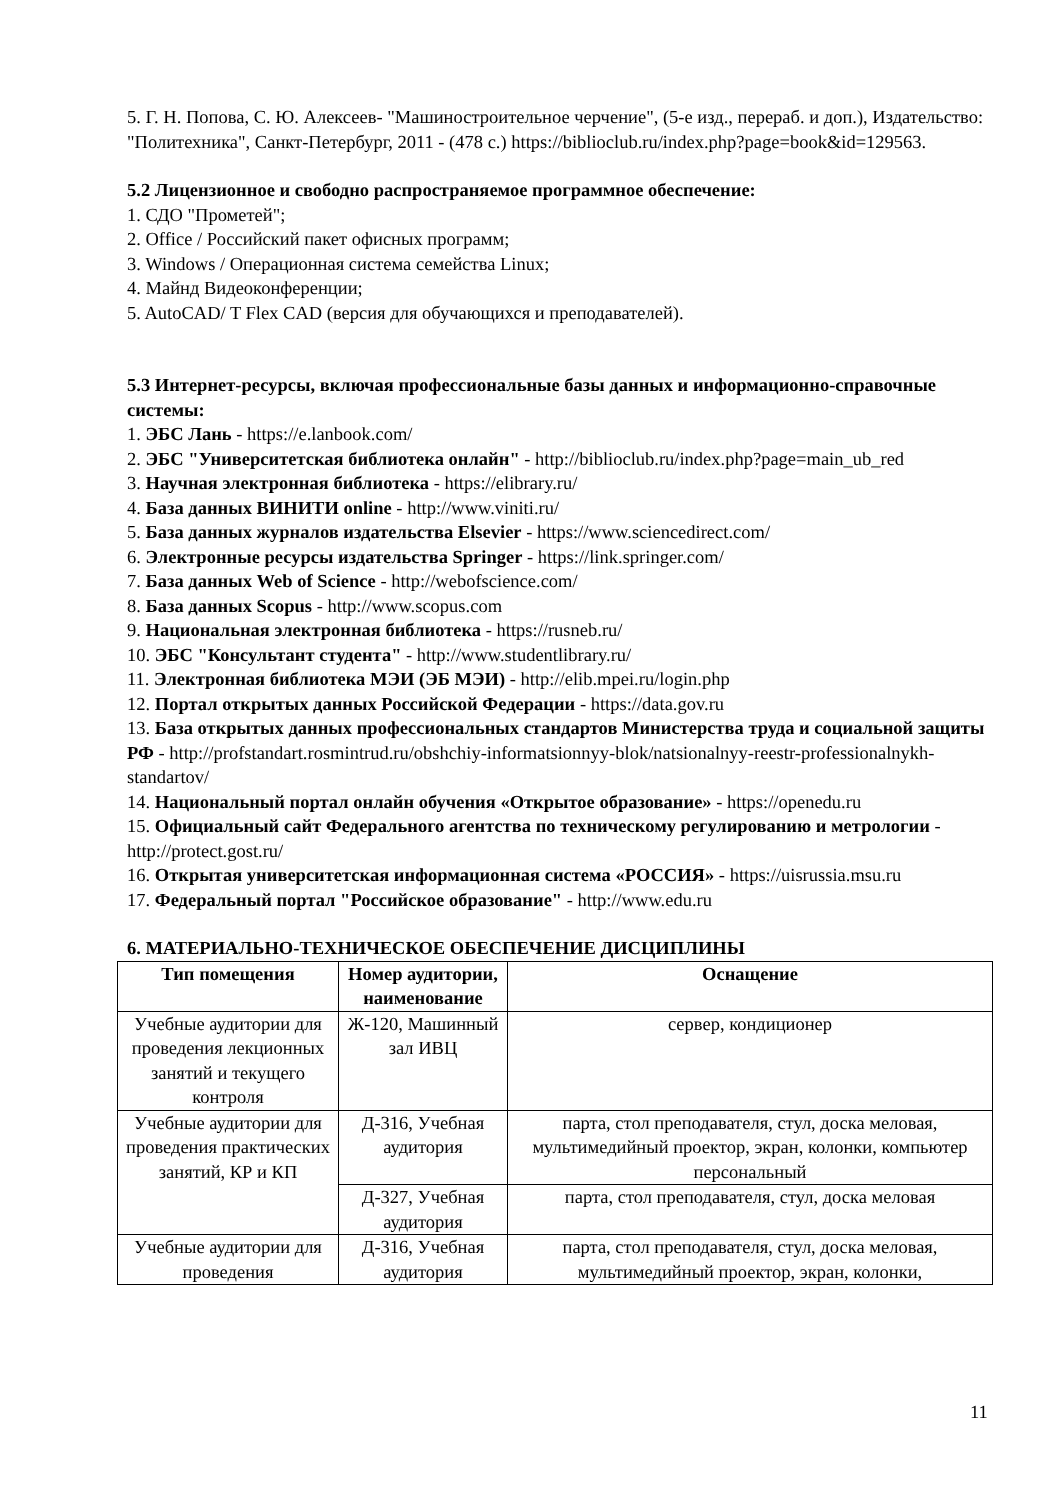5. Г. Н. Попова, С. Ю. Алексеев- "Машиностроительное черчение", (5-е изд., перераб. и доп.), Издательство: "Политехника", Санкт-Петербург, 2011 - (478 с.) https://biblioclub.ru/index.php?page=book&id=129563.
5.2 Лицензионное и свободно распространяемое программное обеспечение:
1. СДО "Прометей";
2. Office / Российский пакет офисных программ;
3. Windows / Операционная система семейства Linux;
4. Майнд Видеоконференции;
5. AutoCAD/ T Flex CAD (версия для обучающихся и преподавателей).
5.3 Интернет-ресурсы, включая профессиональные базы данных и информационно-справочные системы:
1. ЭБС Лань - https://e.lanbook.com/
2. ЭБС "Университетская библиотека онлайн" - http://biblioclub.ru/index.php?page=main_ub_red
3. Научная электронная библиотека - https://elibrary.ru/
4. База данных ВИНИТИ online - http://www.viniti.ru/
5. База данных журналов издательства Elsevier - https://www.sciencedirect.com/
6. Электронные ресурсы издательства Springer - https://link.springer.com/
7. База данных Web of Science - http://webofscience.com/
8. База данных Scopus - http://www.scopus.com
9. Национальная электронная библиотека - https://rusneb.ru/
10. ЭБС "Консультант студента" - http://www.studentlibrary.ru/
11. Электронная библиотека МЭИ (ЭБ МЭИ) - http://elib.mpei.ru/login.php
12. Портал открытых данных Российской Федерации - https://data.gov.ru
13. База открытых данных профессиональных стандартов Министерства труда и социальной защиты РФ - http://profstandart.rosmintrud.ru/obshchiy-informatsionnyy-blok/natsionalnyy-reestr-professionalnykh-standartov/
14. Национальный портал онлайн обучения «Открытое образование» - https://openedu.ru
15. Официальный сайт Федерального агентства по техническому регулированию и метрологии - http://protect.gost.ru/
16. Открытая университетская информационная система «РОССИЯ» - https://uisrussia.msu.ru
17. Федеральный портал "Российское образование" - http://www.edu.ru
6. МАТЕРИАЛЬНО-ТЕХНИЧЕСКОЕ ОБЕСПЕЧЕНИЕ ДИСЦИПЛИНЫ
| Тип помещения | Номер аудитории, наименование | Оснащение |
| --- | --- | --- |
| Учебные аудитории для проведения лекционных занятий и текущего контроля | Ж-120, Машинный зал ИВЦ | сервер, кондиционер |
| Учебные аудитории для проведения практических занятий, КР и КП | Д-316, Учебная аудитория | парта, стол преподавателя, стул, доска меловая, мультимедийный проектор, экран, колонки, компьютер персональный |
| | Д-327, Учебная аудитория | парта, стол преподавателя, стул, доска меловая |
| Учебные аудитории для проведения | Д-316, Учебная аудитория | парта, стол преподавателя, стул, доска меловая, мультимедийный проектор, экран, колонки, |
11